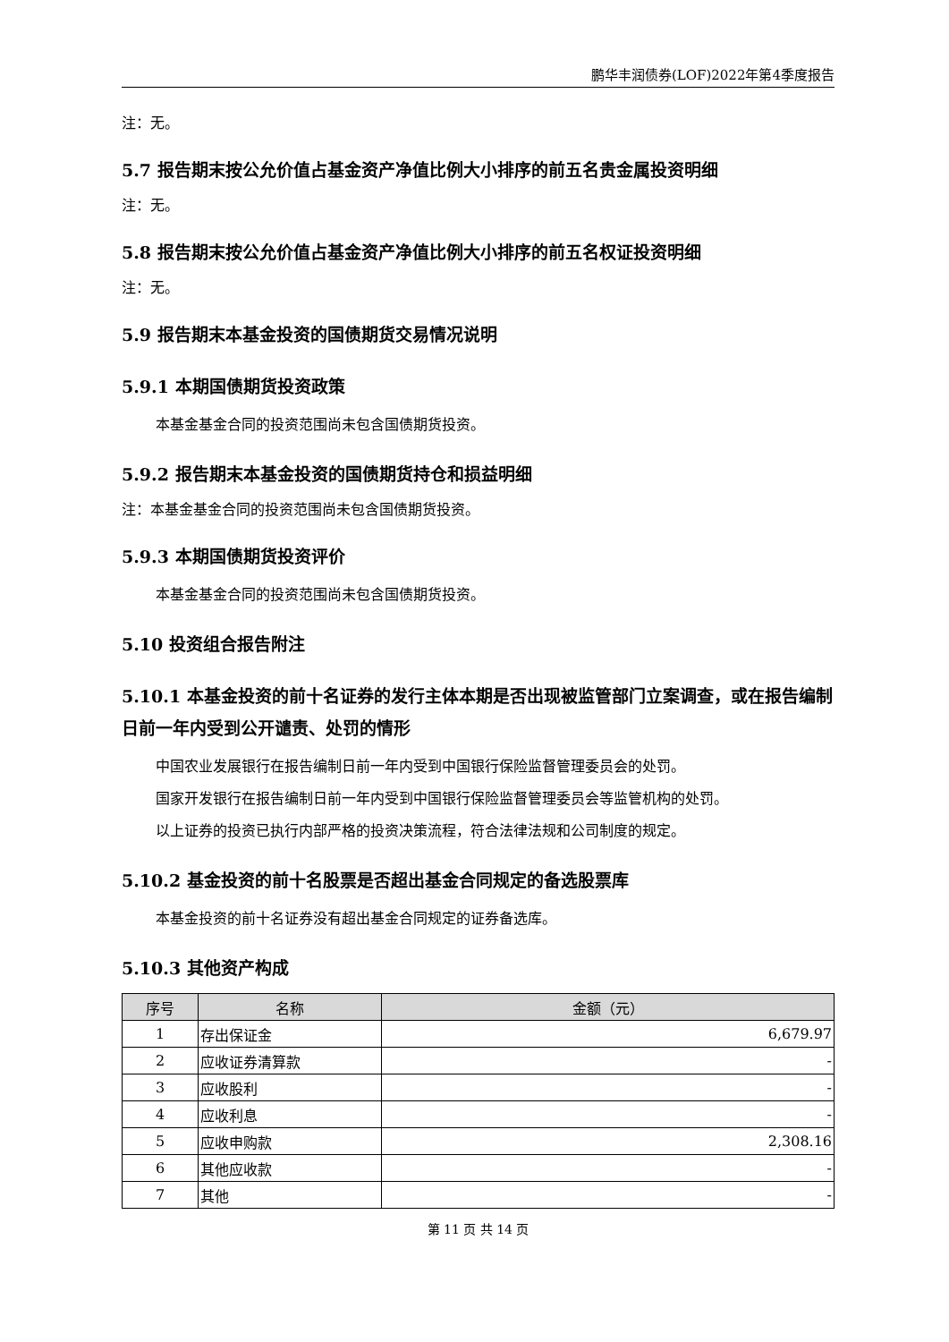鹏华丰润债券(LOF)2022年第4季度报告
注：无。
5.7 报告期末按公允价值占基金资产净值比例大小排序的前五名贵金属投资明细
注：无。
5.8 报告期末按公允价值占基金资产净值比例大小排序的前五名权证投资明细
注：无。
5.9 报告期末本基金投资的国债期货交易情况说明
5.9.1 本期国债期货投资政策
本基金基金合同的投资范围尚未包含国债期货投资。
5.9.2 报告期末本基金投资的国债期货持仓和损益明细
注：本基金基金合同的投资范围尚未包含国债期货投资。
5.9.3 本期国债期货投资评价
本基金基金合同的投资范围尚未包含国债期货投资。
5.10 投资组合报告附注
5.10.1 本基金投资的前十名证券的发行主体本期是否出现被监管部门立案调查，或在报告编制日前一年内受到公开谴责、处罚的情形
中国农业发展银行在报告编制日前一年内受到中国银行保险监督管理委员会的处罚。
国家开发银行在报告编制日前一年内受到中国银行保险监督管理委员会等监管机构的处罚。
以上证券的投资已执行内部严格的投资决策流程，符合法律法规和公司制度的规定。
5.10.2 基金投资的前十名股票是否超出基金合同规定的备选股票库
本基金投资的前十名证券没有超出基金合同规定的证券备选库。
5.10.3 其他资产构成
| 序号 | 名称 | 金额（元） |
| --- | --- | --- |
| 1 | 存出保证金 | 6,679.97 |
| 2 | 应收证券清算款 | - |
| 3 | 应收股利 | - |
| 4 | 应收利息 | - |
| 5 | 应收申购款 | 2,308.16 |
| 6 | 其他应收款 | - |
| 7 | 其他 | - |
第 11 页 共 14 页